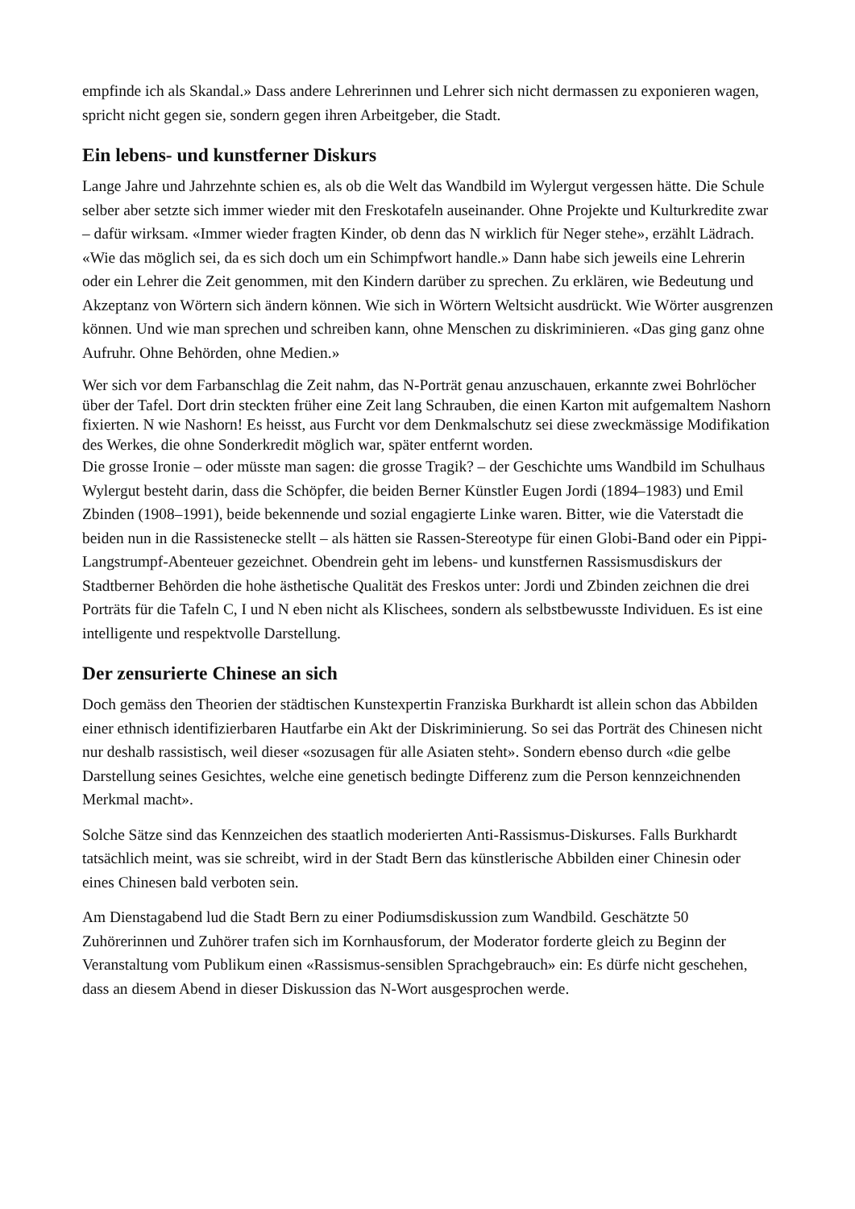empfinde ich als Skandal.» Dass andere Lehrerinnen und Lehrer sich nicht dermassen zu exponieren wagen, spricht nicht gegen sie, sondern gegen ihren Arbeitgeber, die Stadt.
Ein lebens- und kunstferner Diskurs
Lange Jahre und Jahrzehnte schien es, als ob die Welt das Wandbild im Wylergut vergessen hätte. Die Schule selber aber setzte sich immer wieder mit den Freskotafeln auseinander. Ohne Projekte und Kulturkredite zwar – dafür wirksam. «Immer wieder fragten Kinder, ob denn das N wirklich für Neger stehe», erzählt Lädrach. «Wie das möglich sei, da es sich doch um ein Schimpfwort handle.» Dann habe sich jeweils eine Lehrerin oder ein Lehrer die Zeit genommen, mit den Kindern darüber zu sprechen. Zu erklären, wie Bedeutung und Akzeptanz von Wörtern sich ändern können. Wie sich in Wörtern Weltsicht ausdrückt. Wie Wörter ausgrenzen können. Und wie man sprechen und schreiben kann, ohne Menschen zu diskriminieren. «Das ging ganz ohne Aufruhr. Ohne Behörden, ohne Medien.»
Wer sich vor dem Farbanschlag die Zeit nahm, das N-Porträt genau anzuschauen, erkannte zwei Bohrlöcher über der Tafel. Dort drin steckten früher eine Zeit lang Schrauben, die einen Karton mit aufgemaltem Nashorn fixierten. N wie Nashorn! Es heisst, aus Furcht vor dem Denkmalschutz sei diese zweckmässige Modifikation des Werkes, die ohne Sonderkredit möglich war, später entfernt worden.
Die grosse Ironie – oder müsste man sagen: die grosse Tragik? – der Geschichte ums Wandbild im Schulhaus Wylergut besteht darin, dass die Schöpfer, die beiden Berner Künstler Eugen Jordi (1894–1983) und Emil Zbinden (1908–1991), beide bekennende und sozial engagierte Linke waren. Bitter, wie die Vaterstadt die beiden nun in die Rassistenecke stellt – als hätten sie Rassen-Stereotype für einen Globi-Band oder ein Pippi-Langstrumpf-Abenteuer gezeichnet. Obendrein geht im lebens- und kunstfernen Rassismusdiskurs der Stadtberner Behörden die hohe ästhetische Qualität des Freskos unter: Jordi und Zbinden zeichnen die drei Porträts für die Tafeln C, I und N eben nicht als Klischees, sondern als selbstbewusste Individuen. Es ist eine intelligente und respektvolle Darstellung.
Der zensurierte Chinese an sich
Doch gemäss den Theorien der städtischen Kunstexpertin Franziska Burkhardt ist allein schon das Abbilden einer ethnisch identifizierbaren Hautfarbe ein Akt der Diskriminierung. So sei das Porträt des Chinesen nicht nur deshalb rassistisch, weil dieser «sozusagen für alle Asiaten steht». Sondern ebenso durch «die gelbe Darstellung seines Gesichtes, welche eine genetisch bedingte Differenz zum die Person kennzeichnenden Merkmal macht».
Solche Sätze sind das Kennzeichen des staatlich moderierten Anti-Rassismus-Diskurses. Falls Burkhardt tatsächlich meint, was sie schreibt, wird in der Stadt Bern das künstlerische Abbilden einer Chinesin oder eines Chinesen bald verboten sein.
Am Dienstagabend lud die Stadt Bern zu einer Podiumsdiskussion zum Wandbild. Geschätzte 50 Zuhörerinnen und Zuhörer trafen sich im Kornhausforum, der Moderator forderte gleich zu Beginn der Veranstaltung vom Publikum einen «Rassismus-sensiblen Sprachgebrauch» ein: Es dürfe nicht geschehen, dass an diesem Abend in dieser Diskussion das N-Wort ausgesprochen werde.